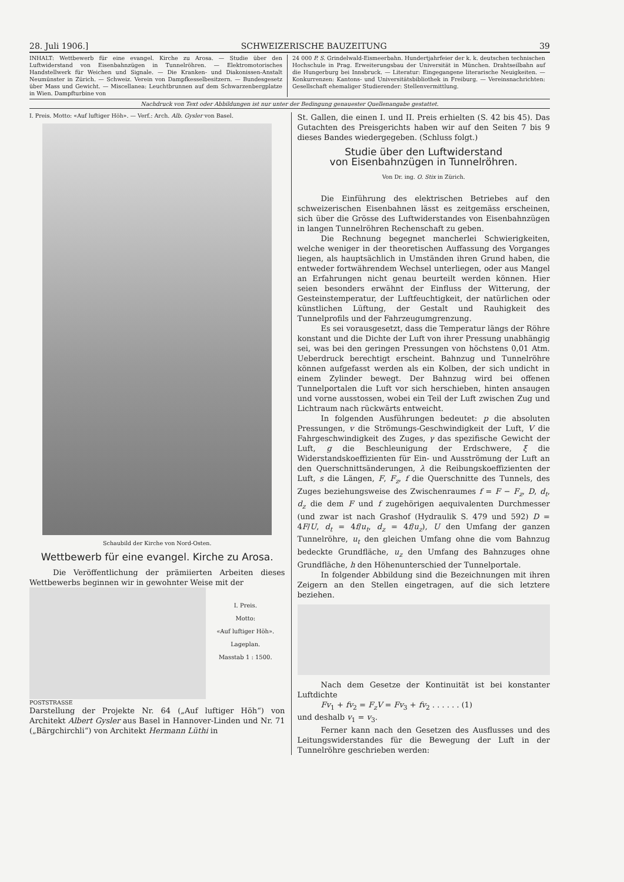28. Juli 1906.] SCHWEIZERISCHE BAUZEITUNG 39
INHALT: Wettbewerb für eine evangel. Kirche zu Arosa. — Studie über den Luftwiderstand von Eisenbahnzügen in Tunnelröhren. — Elektromotorisches Handstellwerk für Weichen und Signale. — Die Kranken- und Diakonissen-Anstalt Neumünster in Zürich. — Schweiz. Verein von Dampfkesselbesitzern. — Bundesgesetz über Mass und Gewicht. — Miscellanea: Leuchtbrunnen auf dem Schwarzenbergplatze in Wien. Dampfturbine von
24 000 P. S. Grindelwald-Eismeerbahn. Hundertjahrfeier der k. k. deutschen technischen Hochschule in Prag. Erweiterungsbau der Universität in München. Drahtseilbahn auf die Hungerburg bei Innsbruck. — Literatur: Eingegangene literarische Neuigkeiten. — Konkurrenzen: Kantons- und Universitätsbibliothek in Freiburg. — Vereinsnachrichten: Gesellschaft ehemaliger Studierender: Stellenvermittlung.
Nachdruck von Text oder Abbildungen ist nur unter der Bedingung genauester Quellenangabe gestattet.
I. Preis. Motto: «Auf luftiger Höh». — Verf.: Arch. Alb. Gysler von Basel.
Schaubild der Kirche von Nord-Osten.
Wettbewerb für eine evangel. Kirche zu Arosa.
Die Veröffentlichung der prämiierten Arbeiten dieses Wettbewerbs beginnen wir in gewohnter Weise mit der
I. Preis.
Motto:
«Auf luftiger Höh».
Lageplan.
Masstab 1 : 1500.
POSTSTRASSE
Darstellung der Projekte Nr. 64 („Auf luftiger Höh“) von Architekt Albert Gysler aus Basel in Hannover-Linden und Nr. 71 („Bärgchirchli“) von Architekt Hermann Lüthi in
St. Gallen, die einen I. und II. Preis erhielten (S. 42 bis 45). Das Gutachten des Preisgerichts haben wir auf den Seiten 7 bis 9 dieses Bandes wiedergegeben. (Schluss folgt.)
Studie über den Luftwiderstand
von Eisenbahnzügen in Tunnelröhren.
Von Dr. ing. O. Stix in Zürich.
Die Einführung des elektrischen Betriebes auf den schweizerischen Eisenbahnen lässt es zeitgemäss erscheinen, sich über die Grösse des Luftwiderstandes von Eisenbahnzügen in langen Tunnelröhren Rechenschaft zu geben.
Die Rechnung begegnet mancherlei Schwierigkeiten, welche weniger in der theoretischen Auffassung des Vorganges liegen, als hauptsächlich in Umständen ihren Grund haben, die entweder fortwährendem Wechsel unterliegen, oder aus Mangel an Erfahrungen nicht genau beurteilt werden können. Hier seien besonders erwähnt der Einfluss der Witterung, der Gesteinstemperatur, der Luftfeuchtigkeit, der natürlichen oder künstlichen Lüftung, der Gestalt und Rauhigkeit des Tunnelprofils und der Fahrzeugumgrenzung.
Es sei vorausgesetzt, dass die Temperatur längs der Röhre konstant und die Dichte der Luft von ihrer Pressung unabhängig sei, was bei den geringen Pressungen von höchstens 0,01 Atm. Ueberdruck berechtigt erscheint. Bahnzug und Tunnelröhre können aufgefasst werden als ein Kolben, der sich undicht in einem Zylinder bewegt. Der Bahnzug wird bei offenen Tunnelportalen die Luft vor sich herschieben, hinten ansaugen und vorne ausstossen, wobei ein Teil der Luft zwischen Zug und Lichtraum nach rückwärts entweicht.
In folgenden Ausführungen bedeutet: p die absoluten Pressungen, v die Strömungs-Geschwindigkeit der Luft, V die Fahrgeschwindigkeit des Zuges, γ das spezifische Gewicht der Luft, g die Beschleunigung der Erdschwere, ξ die Widerstandskoeffizienten für Ein- und Ausströmung der Luft an den Querschnittsänderungen, λ die Reibungskoeffizienten der Luft, s die Längen, F, F<sub>z</sub>, f die Querschnitte des Tunnels, des Zuges beziehungsweise des Zwischenraumes f = F − F<sub>z</sub>, D, d<sub>t</sub>, d<sub>z</sub> die dem F und f zugehörigen aequivalenten Durchmesser (und zwar ist nach Grashof (Hydraulik S. 479 und 592) D = 4F/U, d<sub>t</sub> = 4f/u<sub>t</sub>, d<sub>z</sub> = 4f/u<sub>z</sub>), U den Umfang der ganzen Tunnelröhre, u<sub>t</sub> den gleichen Umfang ohne die vom Bahnzug bedeckte Grundfläche, u<sub>z</sub> den Umfang des Bahnzuges ohne Grundfläche, h den Höhenunterschied der Tunnelportale.
In folgender Abbildung sind die Bezeichnungen mit ihren Zeigern an den Stellen eingetragen, auf die sich letztere beziehen.
Nach dem Gesetze der Kontinuität ist bei konstanter Luftdichte
Fv<sub>1</sub> + fv<sub>2</sub> = F<sub>z</sub>V = Fv<sub>3</sub> + fv<sub>2</sub> . . . . . . (1)
und deshalb v<sub>1</sub> = v<sub>3</sub>.
Ferner kann nach den Gesetzen des Ausflusses und des Leitungswiderstandes für die Bewegung der Luft in der Tunnelröhre geschrieben werden: